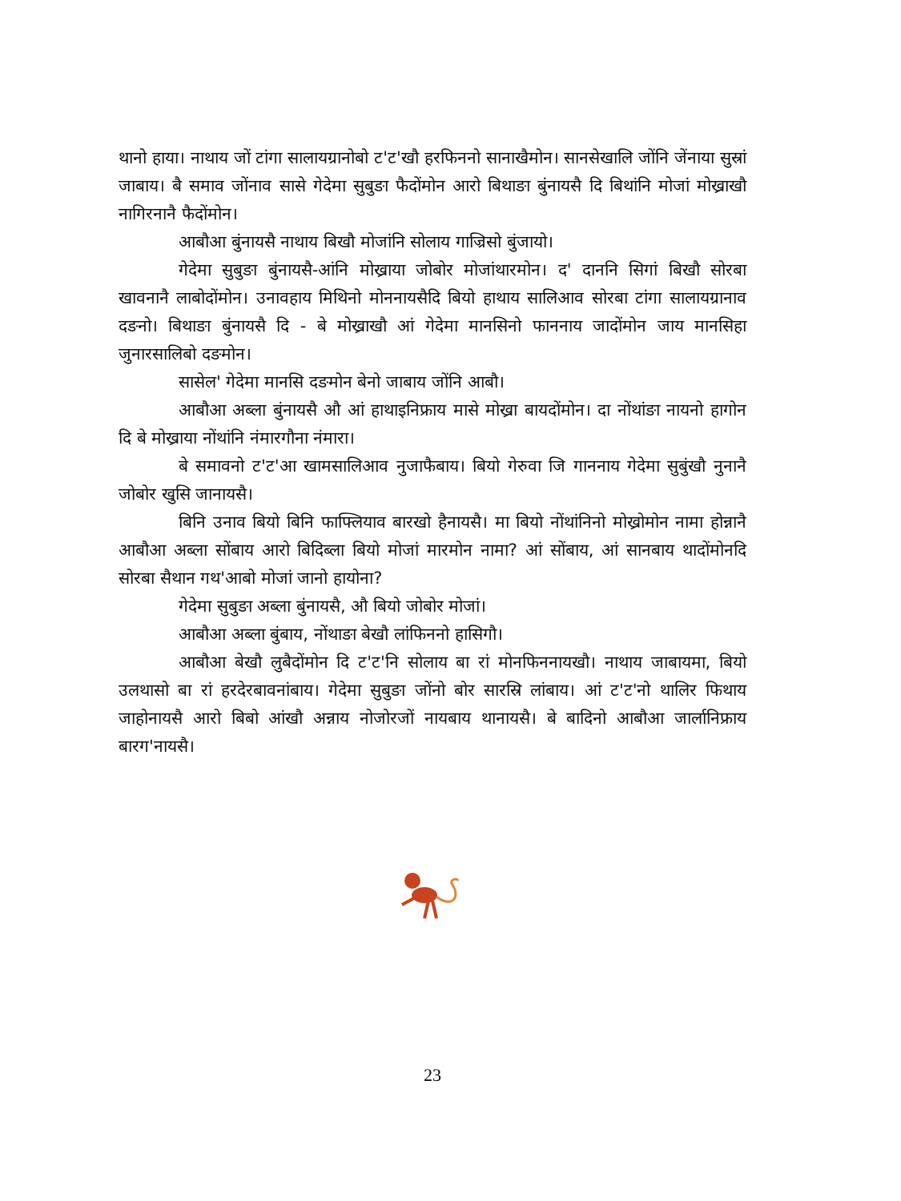थानो हाया। नाथाय जों टांगा सालायग्रानोबो ट'ट'खौ हरफिननो सानाखैमोन। सानसेखालि जोंनि जेंनाया सुस्रां जाबाय। बै समाव जोंनाव सासे गेदेमा सुबुङा फैदोंमोन आरो बिथाङा बुंनायसै दि बिथांनि मोजां मोख्राखौ नागिरनानै फैदोंमोन।
आबौआ बुंनायसै नाथाय बिखौ मोजांनि सोलाय गाज्रिसो बुंजायो।
गेदेमा सुबुङा बुंनायसै-आंनि मोख्राया जोबोर मोजांथारमोन। द' दाननि सिगां बिखौ सोरबा खावनानै लाबोदोंमोन। उनावहाय मिथिनो मोननायसैदि बियो हाथाय सालिआव सोरबा टांगा सालायग्रानाव दङनो। बिथाङा बुंनायसै दि - बे मोख्राखौ आं गेदेमा मानसिनो फाननाय जादोंमोन जाय मानसिहा जुनारसालिबो दङमोन।
सासेल' गेदेमा मानसि दङमोन बेनो जाबाय जोंनि आबौ।
आबौआ अब्ला बुंनायसै औ आं हाथाइनिफ्राय मासे मोख्रा बायदोंमोन। दा नोंथांङा नायनो हागोन दि बे मोख्राया नोंथांनि नंमारगौना नंमारा।
बे समावनो ट'ट'आ खामसालिआव नुजाफैबाय। बियो गेरुवा जि गाननाय गेदेमा सुबुंखौ नुनानै जोबोर खुसि जानायसै।
बिनि उनाव बियो बिनि फाफ्लियाव बारखो हैनायसै। मा बियो नोंथांनिनो मोख्रोमोन नामा होन्नानै आबौआ अब्ला सोंबाय आरो बिदिब्ला बियो मोजां मारमोन नामा? आं सोंबाय, आं सानबाय थादोंमोनदि सोरबा सैथान गथ'आबो मोजां जानो हायोना?
गेदेमा सुबुङा अब्ला बुंनायसै, औ बियो जोबोर मोजां।
आबौआ अब्ला बुंबाय, नोंथाङा बेखौ लांफिननो हासिगौ।
आबौआ बेखौ लुबैदोंमोन दि ट'ट'नि सोलाय बा रां मोनफिननायखौ। नाथाय जाबायमा, बियो उलथासो बा रां हरदेरबावनांबाय। गेदेमा सुबुङा जोंनो बोर सारस्रि लांबाय। आं ट'ट'नो थालिर फिथाय जाहोनायसै आरो बिबो आंखौ अन्नाय नोजोरजों नायबाय थानायसै। बे बादिनो आबौआ जार्लानिफ्राय बारग'नायसै।
23